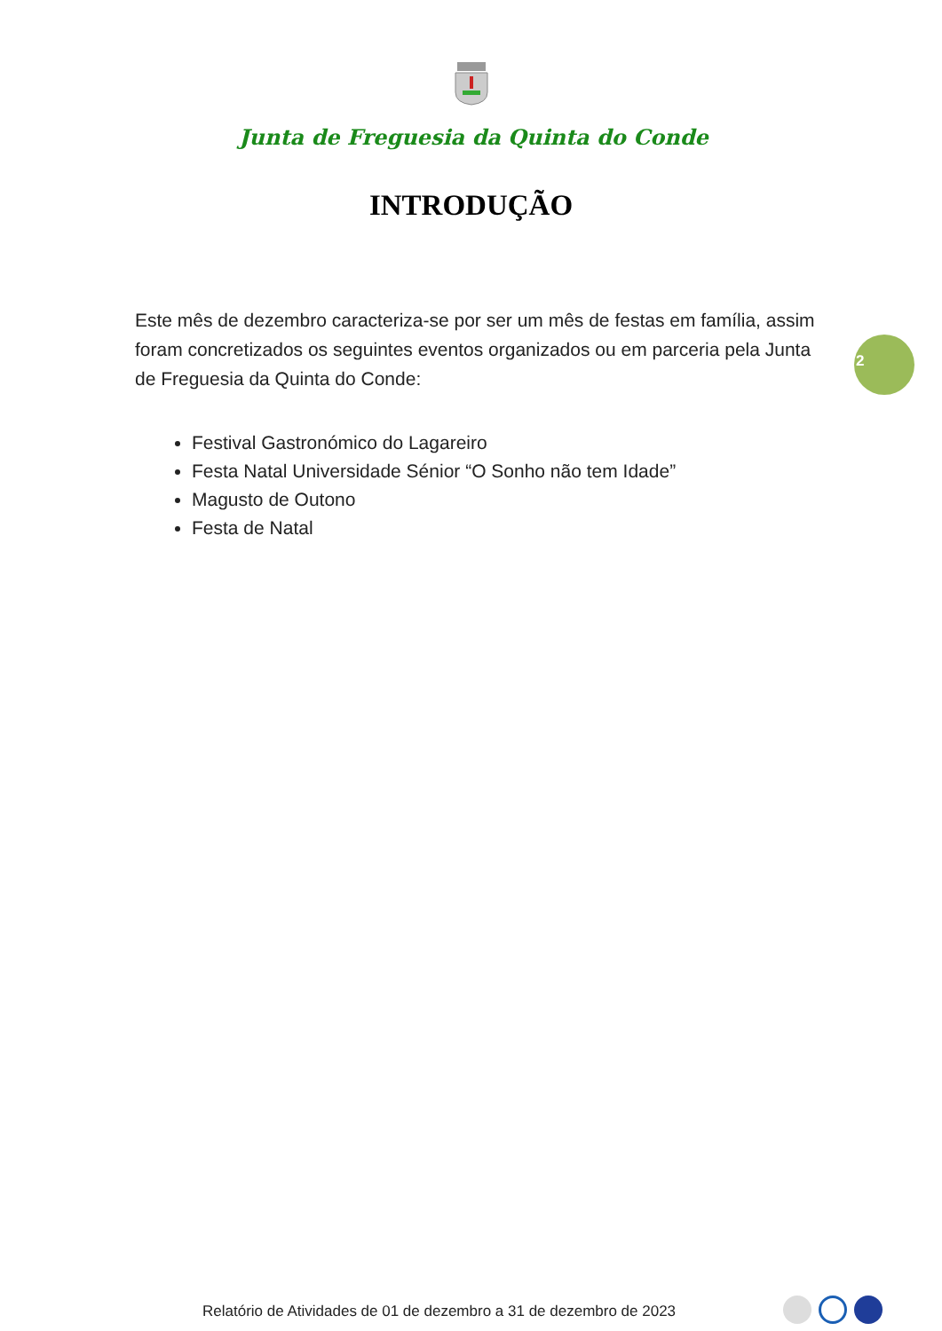Junta de Freguesia da Quinta do Conde
INTRODUÇÃO
Este mês de dezembro caracteriza-se por ser um mês de festas em família, assim foram concretizados os seguintes eventos organizados ou em parceria pela Junta de Freguesia da Quinta do Conde:
Festival Gastronómico do Lagareiro
Festa Natal Universidade Sénior “O Sonho não tem Idade”
Magusto de Outono
Festa de Natal
2
Relatório de Atividades de 01 de dezembro a 31 de dezembro de 2023